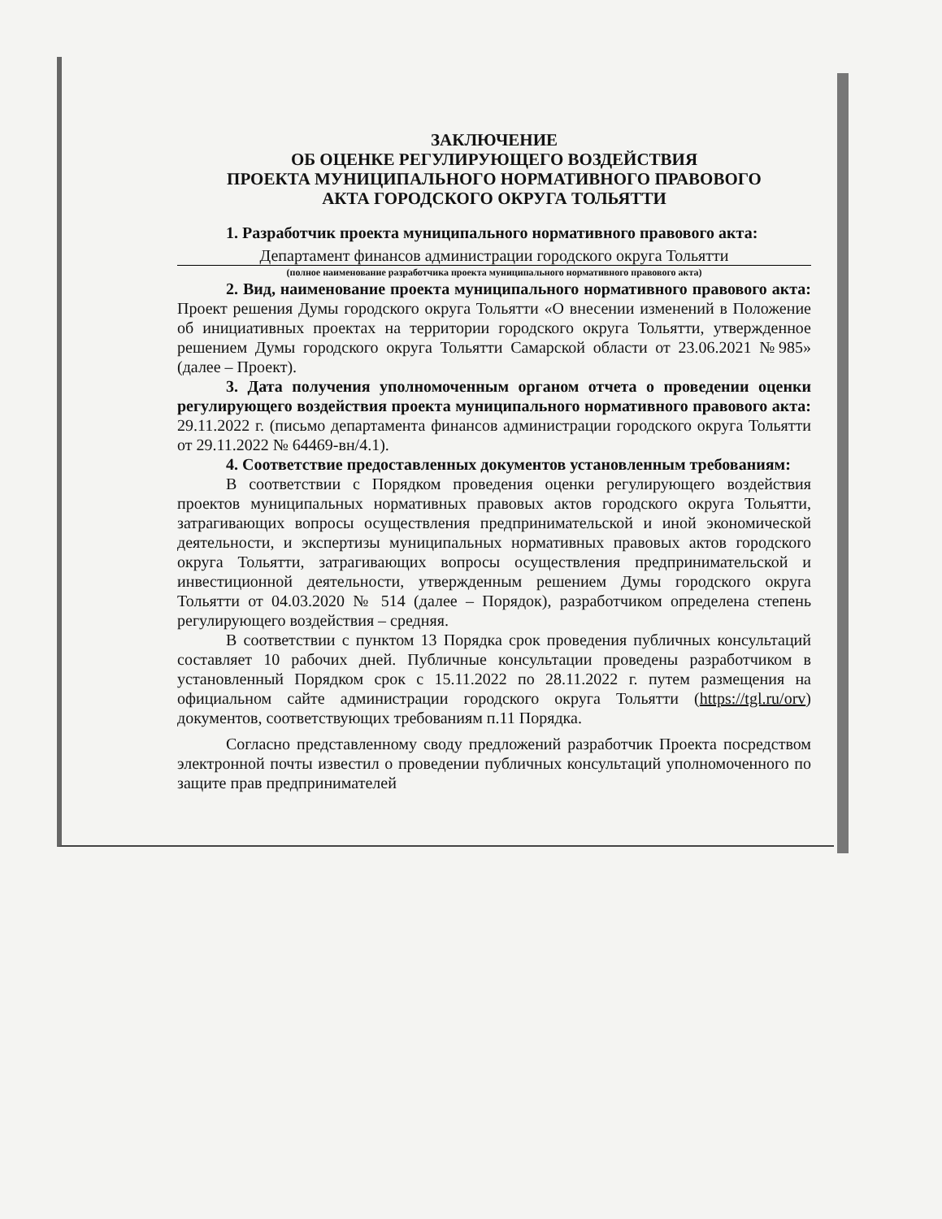ЗАКЛЮЧЕНИЕ
ОБ ОЦЕНКЕ РЕГУЛИРУЮЩЕГО ВОЗДЕЙСТВИЯ
ПРОЕКТА МУНИЦИПАЛЬНОГО НОРМАТИВНОГО ПРАВОВОГО
АКТА ГОРОДСКОГО ОКРУГА ТОЛЬЯТТИ
1. Разработчик проекта муниципального нормативного правового акта:
Департамент финансов администрации городского округа Тольятти
(полное наименование разработчика проекта муниципального нормативного правового акта)
2. Вид, наименование проекта муниципального нормативного правового акта: Проект решения Думы городского округа Тольятти «О внесении изменений в Положение об инициативных проектах на территории городского округа Тольятти, утвержденное решением Думы городского округа Тольятти Самарской области от 23.06.2021 №985» (далее – Проект).
3. Дата получения уполномоченным органом отчета о проведении оценки регулирующего воздействия проекта муниципального нормативного правового акта: 29.11.2022 г. (письмо департамента финансов администрации городского округа Тольятти от 29.11.2022 № 64469-вн/4.1).
4. Соответствие предоставленных документов установленным требованиям:
В соответствии с Порядком проведения оценки регулирующего воздействия проектов муниципальных нормативных правовых актов городского округа Тольятти, затрагивающих вопросы осуществления предпринимательской и иной экономической деятельности, и экспертизы муниципальных нормативных правовых актов городского округа Тольятти, затрагивающих вопросы осуществления предпринимательской и инвестиционной деятельности, утвержденным решением Думы городского округа Тольятти от 04.03.2020 № 514 (далее – Порядок), разработчиком определена степень регулирующего воздействия – средняя.
В соответствии с пунктом 13 Порядка срок проведения публичных консультаций составляет 10 рабочих дней. Публичные консультации проведены разработчиком в установленный Порядком срок с 15.11.2022 по 28.11.2022 г. путем размещения на официальном сайте администрации городского округа Тольятти (https://tgl.ru/orv) документов, соответствующих требованиям п.11 Порядка.
Согласно представленному своду предложений разработчик Проекта посредством электронной почты известил о проведении публичных консультаций уполномоченного по защите прав предпринимателей